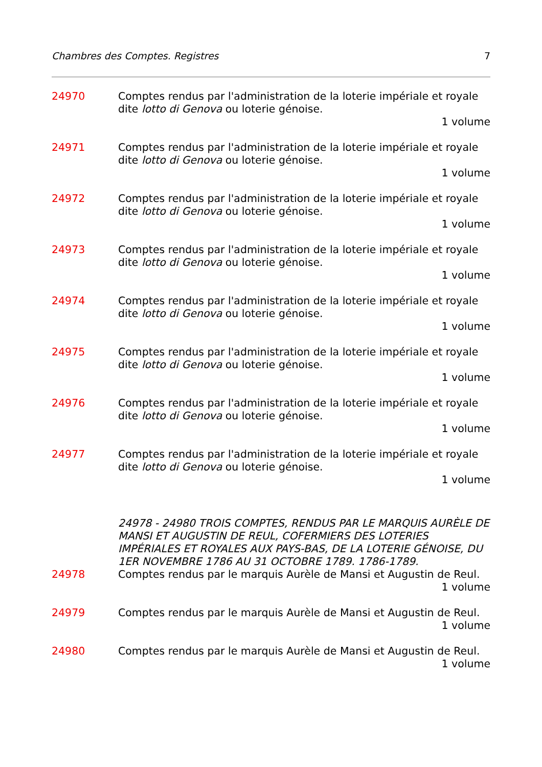Chambres des Comptes. Registres 7
24970 Comptes rendus par l'administration de la loterie impériale et royale dite lotto di Genova ou loterie génoise.
1 volume
24971 Comptes rendus par l'administration de la loterie impériale et royale dite lotto di Genova ou loterie génoise.
1 volume
24972 Comptes rendus par l'administration de la loterie impériale et royale dite lotto di Genova ou loterie génoise.
1 volume
24973 Comptes rendus par l'administration de la loterie impériale et royale dite lotto di Genova ou loterie génoise.
1 volume
24974 Comptes rendus par l'administration de la loterie impériale et royale dite lotto di Genova ou loterie génoise.
1 volume
24975 Comptes rendus par l'administration de la loterie impériale et royale dite lotto di Genova ou loterie génoise.
1 volume
24976 Comptes rendus par l'administration de la loterie impériale et royale dite lotto di Genova ou loterie génoise.
1 volume
24977 Comptes rendus par l'administration de la loterie impériale et royale dite lotto di Genova ou loterie génoise.
1 volume
24978 - 24980 TROIS COMPTES, RENDUS PAR LE MARQUIS AURÈLE DE MANSI ET AUGUSTIN DE REUL, COFERMIERS DES LOTERIES IMPÉRIALES ET ROYALES AUX PAYS-BAS, DE LA LOTERIE GÉNOISE, DU 1ER NOVEMBRE 1786 AU 31 OCTOBRE 1789. 1786-1789.
24978 Comptes rendus par le marquis Aurèle de Mansi et Augustin de Reul.
1 volume
24979 Comptes rendus par le marquis Aurèle de Mansi et Augustin de Reul.
1 volume
24980 Comptes rendus par le marquis Aurèle de Mansi et Augustin de Reul.
1 volume